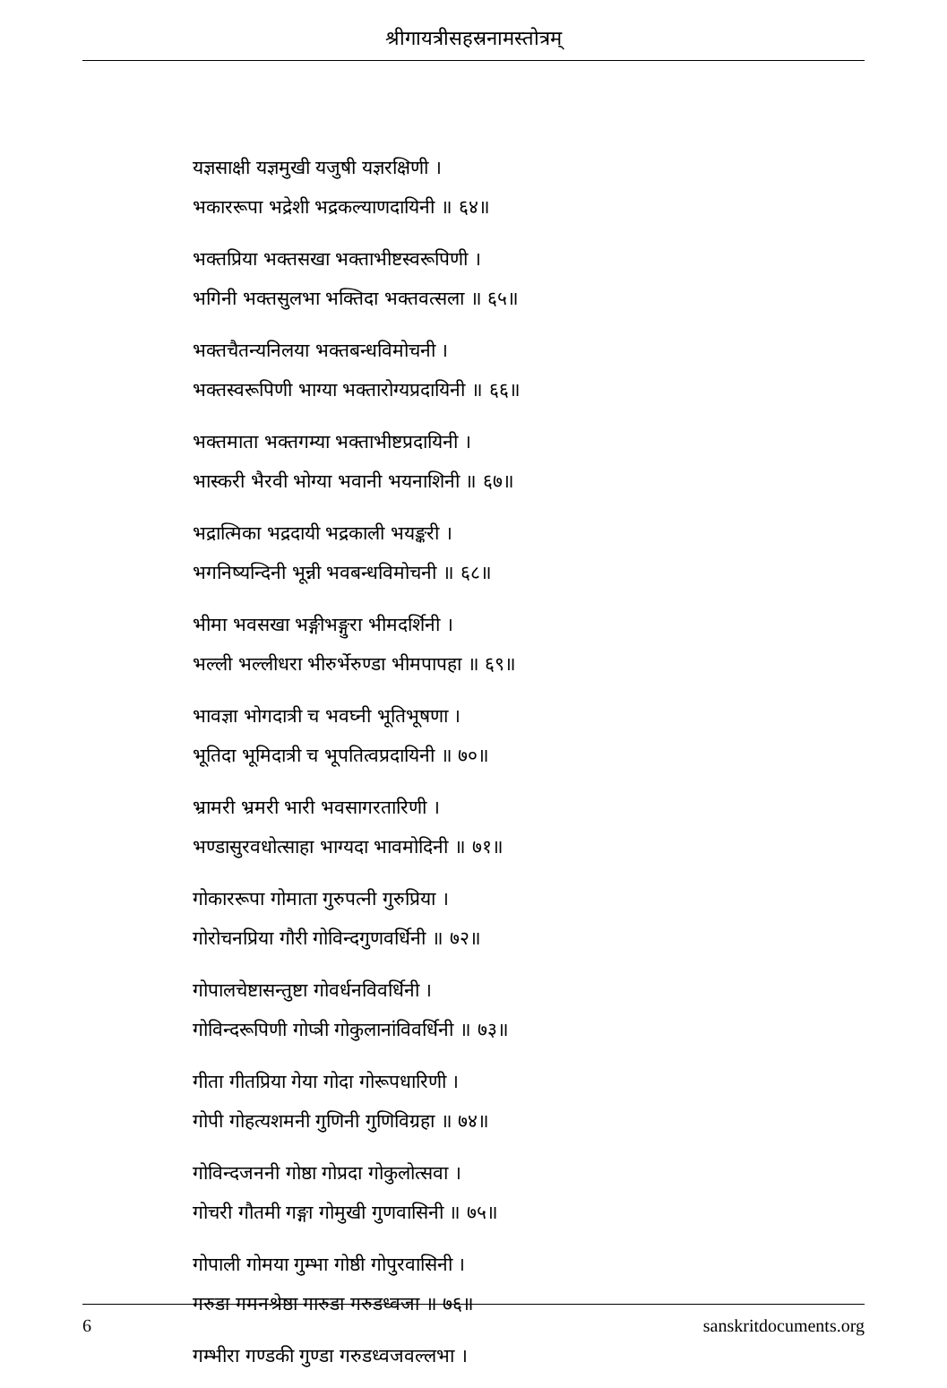श्रीगायत्रीसहस्रनामस्तोत्रम्
यज्ञसाक्षी यज्ञमुखी यजुषी यज्ञरक्षिणी ।
भकाररूपा भद्रेशी भद्रकल्याणदायिनी ॥ ६४॥
भक्तप्रिया भक्तसखा भक्ताभीष्टस्वरूपिणी ।
भगिनी भक्तसुलभा भक्तिदा भक्तवत्सला ॥ ६५॥
भक्तचैतन्यनिलया भक्तबन्धविमोचनी ।
भक्तस्वरूपिणी भाग्या भक्तारोग्यप्रदायिनी ॥ ६६॥
भक्तमाता भक्तगम्या भक्ताभीष्टप्रदायिनी ।
भास्करी भैरवी भोग्या भवानी भयनाशिनी ॥ ६७॥
भद्रात्मिका भद्रदायी भद्रकाली भयङ्करी ।
भगनिष्यन्दिनी भून्नी भवबन्धविमोचनी ॥ ६८॥
भीमा भवसखा भङ्गीभङ्गुरा भीमदर्शिनी ।
भल्ली भल्लीधरा भीरुर्भेरुण्डा भीमपापहा ॥ ६९॥
भावज्ञा भोगदात्री च भवघ्नी भूतिभूषणा ।
भूतिदा भूमिदात्री च भूपतित्वप्रदायिनी ॥ ७०॥
भ्रामरी भ्रमरी भारी भवसागरतारिणी ।
भण्डासुरवधोत्साहा भाग्यदा भावमोदिनी ॥ ७१॥
गोकाररूपा गोमाता गुरुपत्नी गुरुप्रिया ।
गोरोचनप्रिया गौरी गोविन्दगुणवर्धिनी ॥ ७२॥
गोपालचेष्टासन्तुष्टा गोवर्धनविवर्धिनी ।
गोविन्दरूपिणी गोप्त्री गोकुलानांविवर्धिनी ॥ ७३॥
गीता गीतप्रिया गेया गोदा गोरूपधारिणी ।
गोपी गोहत्यशमनी गुणिनी गुणिविग्रहा ॥ ७४॥
गोविन्दजननी गोष्ठा गोप्रदा गोकुलोत्सवा ।
गोचरी गौतमी गङ्गा गोमुखी गुणवासिनी ॥ ७५॥
गोपाली गोमया गुम्भा गोष्ठी गोपुरवासिनी ।
गरुडा गमनश्रेष्ठा गारुडा गरुडध्वजा ॥ ७६॥
गम्भीरा गण्डकी गुण्डा गरुडध्वजवल्लभा ।
6 sanskritdocuments.org